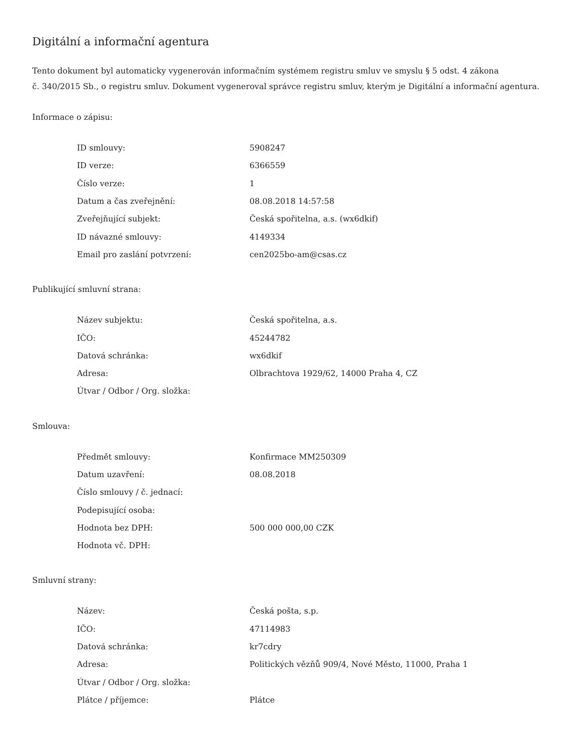Digitální a informační agentura
Tento dokument byl automaticky vygenerován informačním systémem registru smluv ve smyslu § 5 odst. 4 zákona
č. 340/2015 Sb., o registru smluv. Dokument vygeneroval správce registru smluv, kterým je Digitální a informační agentura.
Informace o zápisu:
| ID smlouvy: | 5908247 |
| ID verze: | 6366559 |
| Číslo verze: | 1 |
| Datum a čas zveřejnění: | 08.08.2018 14:57:58 |
| Zveřejňující subjekt: | Česká spořitelna, a.s. (wx6dkif) |
| ID návazné smlouvy: | 4149334 |
| Email pro zaslání potvrzení: | cen2025bo-am@csas.cz |
Publikující smluvní strana:
| Název subjektu: | Česká spořitelna, a.s. |
| IČO: | 45244782 |
| Datová schránka: | wx6dkif |
| Adresa: | Olbrachtova 1929/62, 14000 Praha 4, CZ |
| Útvar / Odbor / Org. složka: | |
Smlouva:
| Předmět smlouvy: | Konfirmace MM250309 |
| Datum uzavření: | 08.08.2018 |
| Číslo smlouvy / č. jednací: | |
| Podepisující osoba: | |
| Hodnota bez DPH: | 500 000 000,00 CZK |
| Hodnota vč. DPH: | |
Smluvní strany:
| Název: | Česká pošta, s.p. |
| IČO: | 47114983 |
| Datová schránka: | kr7cdry |
| Adresa: | Politických vězňů 909/4, Nové Město, 11000, Praha 1 |
| Útvar / Odbor / Org. složka: | |
| Plátce / příjemce: | Plátce |